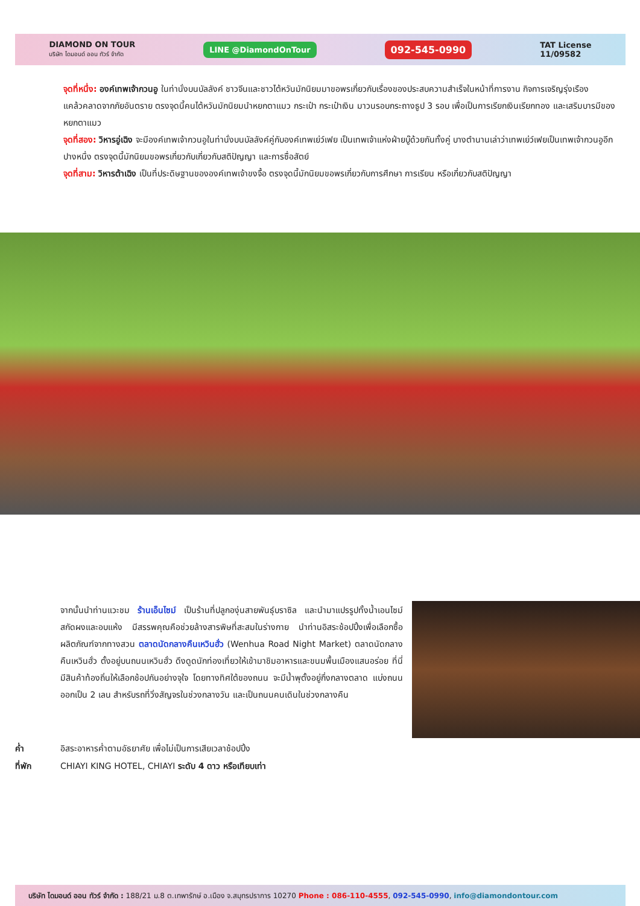DIAMOND ON TOUR
บริษัท ไดมอนด์ ออน ทัวร์ จำกัด
LINE @DiamondOnTour
092-545-0990
TAT License
11/09582
จุดที่หนึ่ง: องค์เทพเจ้ากวนอู ในท่านั่งบนบัลลังค์ ชาวจีนและชาวไต้หวันมักนิยมมาขอพรเกี่ยวกับเรื่องของประสบความสำเร็จในหน้าที่การงาน กิจการเจริญรุ่งเรือง แคล้วคลาดจากภัยอันตราย ตรงจุดนี้คนไต้หวันมักนิยมนำหยกตาแมว กระเป๋า กระเป๋าเงิน มาวนรอบกระถางธูป 3 รอบ เพื่อเป็นการเรียกเงินเรียกทอง และเสริมบารมีของหยกตาแมว
จุดที่สอง: วิหารอู่เฉิง จะมีองค์เทพเจ้ากวนอูในท่านั่งบนบัลลังค์คู่กับองค์เทพเย่ว์เฟย เป็นเทพเจ้าแห่งฝ่ายบู๊ด้วยกันทั้งคู่ บางตำนานเล่าว่าเทพเย่ว์เฟยเป็นเทพเจ้ากวนอูอีกปางหนึ่ง ตรงจุดนี้มักนิยมขอพรเกี่ยวกับเกี่ยวกับสติปัญญา และการซื่อสัตย์
จุดที่สาม: วิหารต้าเฉิง เป็นที่ประดิษฐานขององค์เทพเจ้าขงจื้อ ตรงจุดนี้มักนิยมขอพรเกี่ยวกับการศึกษา การเรียน หรือเกี่ยวกับสติปัญญา
จากนั้นนำท่านแวะชม ร้านเอ็นไซม์ เป็นร้านที่ปลูกองุ่นสายพันธุ์บราซิล และนำมาแปรรูปทั้งน้ำเอนไซม์ สกัดผงและอบแห้ง มีสรรพคุณคือช่วยล้างสารพิษที่สะสมในร่างกาย นำท่านอิสระช้อปปิ้งเพื่อเลือกซื้อผลิตภัณฑ์จากทางสวน ตลาดนัดกลางคืนเหวินฮั่ว (Wenhua Road Night Market) ตลาดนัดกลางคืนเหวินฮั่ว ตั้งอยู่บนถนนเหวินฮั่ว ดึงดูดนักท่องเที่ยวให้เข้ามาชิมอาหารและขนมพื้นเมืองแสนอร่อย ที่นี่มีสินค้าท้องถิ่นให้เลือกช้อปกันอย่างจุใจ โดยทางทิศใต้ของถนน จะมีน้ำพุตั้งอยู่กึ่งกลางตลาด แบ่งถนนออกเป็น 2 เลน สำหรับรถที่วิ่งสัญจรในช่วงกลางวัน และเป็นถนนคนเดินในช่วงกลางคืน
ค่ำ อิสระอาหารค่ำตามอัธยาศัย เพื่อไม่เป็นการเสียเวลาช้อปปิ้ง
ที่พัก CHIAYI KING HOTEL, CHIAYI ระดับ 4 ดาว หรือเทียบเท่า
บริษัท ไดมอนด์ ออน ทัวร์ จำกัด : 188/21 ม.8 ต.เทพารักษ์ อ.เมือง จ.สมุทรปราการ 10270 Phone : 086-110-4555, 092-545-0990, info@diamondontour.com